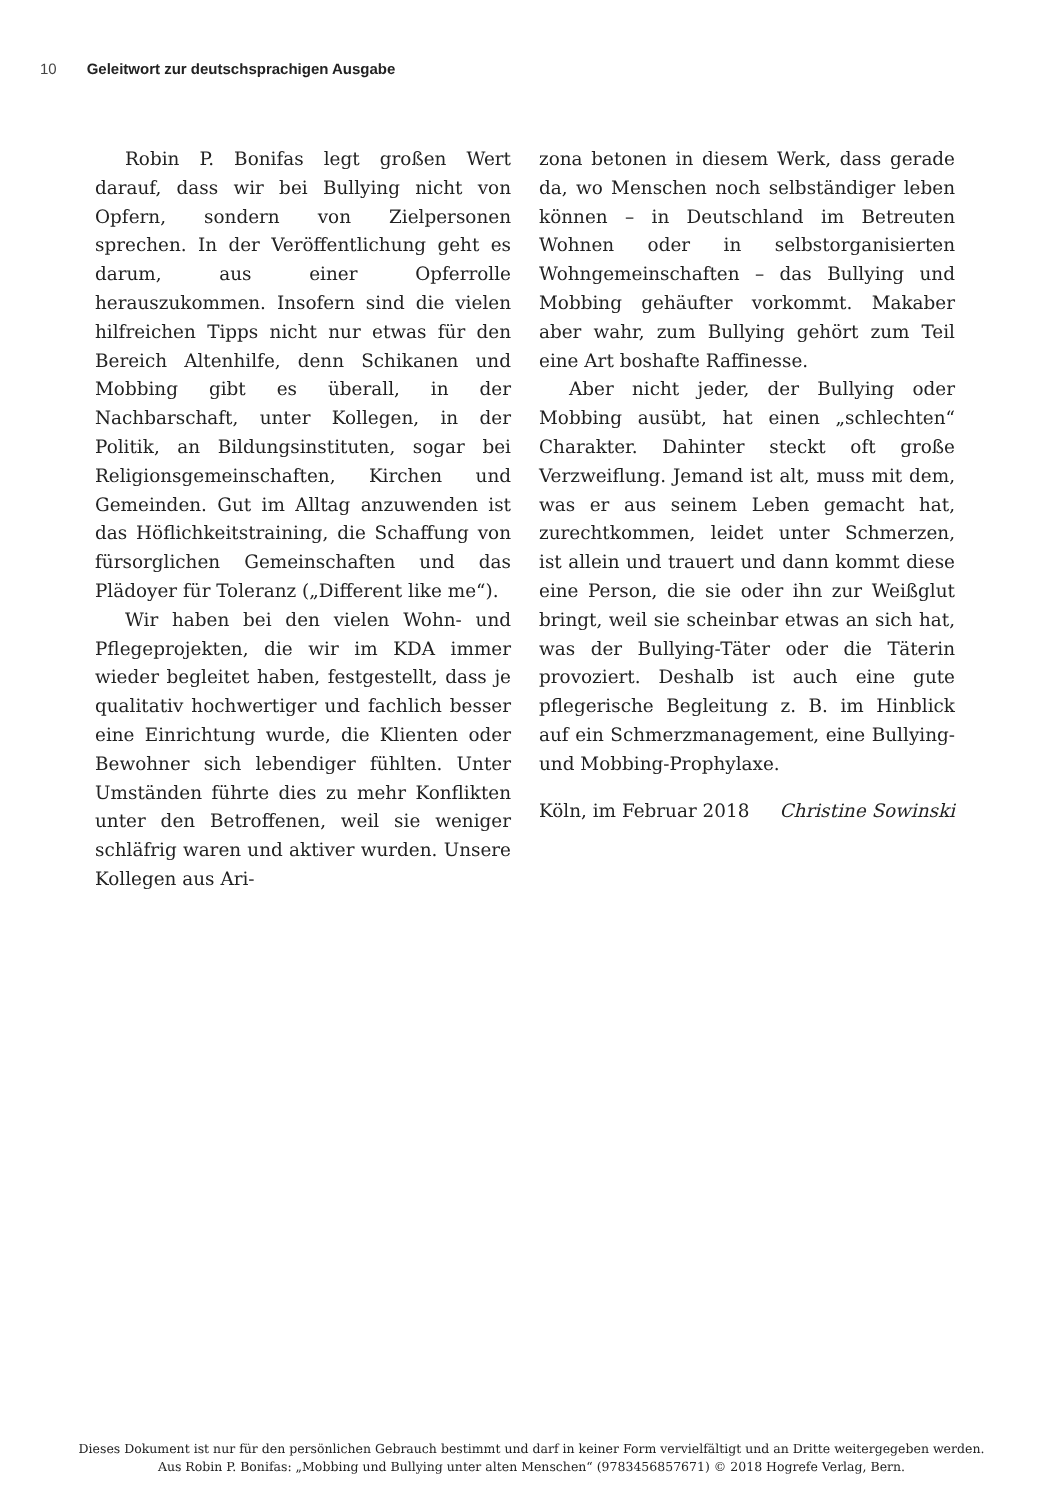10 Geleitwort zur deutschsprachigen Ausgabe
Robin P. Bonifas legt großen Wert darauf, dass wir bei Bullying nicht von Opfern, sondern von Zielpersonen sprechen. In der Veröffentlichung geht es darum, aus einer Opferrolle herauszukommen. Insofern sind die vielen hilfreichen Tipps nicht nur etwas für den Bereich Altenhilfe, denn Schikanen und Mobbing gibt es überall, in der Nachbarschaft, unter Kollegen, in der Politik, an Bildungsinstituten, sogar bei Religionsgemeinschaften, Kirchen und Gemeinden. Gut im Alltag anzuwenden ist das Höflichkeitstraining, die Schaffung von fürsorglichen Gemeinschaften und das Plädoyer für Toleranz („Different like me“).
Wir haben bei den vielen Wohn- und Pflegeprojekten, die wir im KDA immer wieder begleitet haben, festgestellt, dass je qualitativ hochwertiger und fachlich besser eine Einrichtung wurde, die Klienten oder Bewohner sich lebendiger fühlten. Unter Umständen führte dies zu mehr Konflikten unter den Betroffenen, weil sie weniger schläfrig waren und aktiver wurden. Unsere Kollegen aus Ari-
zona betonen in diesem Werk, dass gerade da, wo Menschen noch selbständiger leben können – in Deutschland im Betreuten Wohnen oder in selbstorganisierten Wohngemeinschaften – das Bullying und Mobbing gehäufter vorkommt. Makaber aber wahr, zum Bullying gehört zum Teil eine Art boshafte Raffinesse.
Aber nicht jeder, der Bullying oder Mobbing ausübt, hat einen „schlechten“ Charakter. Dahinter steckt oft große Verzweiflung. Jemand ist alt, muss mit dem, was er aus seinem Leben gemacht hat, zurechtkommen, leidet unter Schmerzen, ist allein und trauert und dann kommt diese eine Person, die sie oder ihn zur Weißglut bringt, weil sie scheinbar etwas an sich hat, was der Bullying-Täter oder die Täterin provoziert. Deshalb ist auch eine gute pflegerische Begleitung z. B. im Hinblick auf ein Schmerzmanagement, eine Bullying- und Mobbing-Prophylaxe.
Köln, im Februar 2018 Christine Sowinski
Dieses Dokument ist nur für den persönlichen Gebrauch bestimmt und darf in keiner Form vervielfältigt und an Dritte weitergegeben werden.
Aus Robin P. Bonifas: „Mobbing und Bullying unter alten Menschen“ (9783456857671) © 2018 Hogrefe Verlag, Bern.